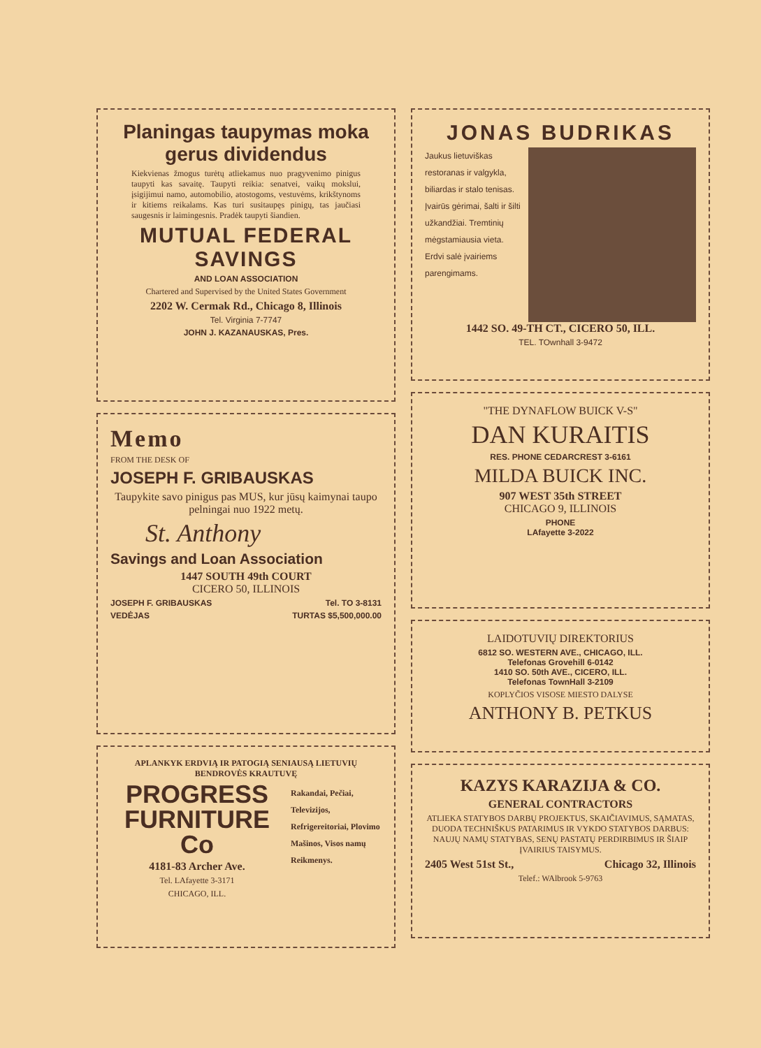Planingas taupymas moka gerus dividendus
Kiekvienas žmogus turėtų atliekamus nuo pragyvenimo pinigus taupyti kas savaitę. Taupyti reikia: senatvei, vaikų mokslui, įsigijimui namo, automobilio, atostogoms, vestuvėms, krikštynoms ir kitiems reikalams. Kas turi susitaupęs pinigų, tas jaučiasi saugesnis ir laimingesnis. Pradėk taupyti šiandien.
MUTUAL FEDERAL SAVINGS
AND LOAN ASSOCIATION
Chartered and Supervised by the United States Government
2202 W. Cermak Rd., Chicago 8, Illinois
Tel. Virginia 7-7747
JOHN J. KAZANAUSKAS, Pres.
Memo
FROM THE DESK OF
JOSEPH F. GRIBAUSKAS
Taupykite savo pinigus pas MUS, kur jūsų kaimynai taupo pelningai nuo 1922 metų.
St. Anthony
Savings and Loan Association
1447 SOUTH 49th COURT
CICERO 50, ILLINOIS
JOSEPH F. GRIBAUSKAS Tel. TO 3-8131
VEDĖJAS TURTAS $5,500,000.00
APLANKYK ERDVIĄ IR PATOGIĄ SENIAUSĄ LIETUVIŲ BENDROVĖS KRAUTUVĘ
PROGRESS
FURNITURE Co
4181-83 Archer Ave.
Tel. LAfayette 3-3171
CHICAGO, ILL.
Rakandai, Pečiai, Televizijos, Refrigereitoriai, Plovimo Mašinos, Visos namų Reikmenys.
JONAS BUDRIKAS
Jaukus lietuviškas restoranas ir valgykla, biliardas ir stalo tenisas. Įvairūs gėrimai, šalti ir šilti užkandžiai. Tremtinių mėgstamiausia vieta. Erdvi salė įvairiems parengimams.
1442 SO. 49-TH CT., CICERO 50, ILL.
TEL. TOwnhall 3-9472
"THE DYNAFLOW BUICK V-S"
DAN KURAITIS
RES. PHONE CEDARCREST 3-6161
MILDA BUICK INC.
907 WEST 35th STREET
CHICAGO 9, ILLINOIS
PHONE
LAfayette 3-2022
LAIDOTUVIŲ DIREKTORIUS
6812 SO. WESTERN AVE., CHICAGO, ILL.
Telefonas Grovehill 6-0142
1410 SO. 50th AVE., CICERO, ILL.
Telefonas TownHall 3-2109
KOPLYČIOS VISOSE MIESTO DALYSE
ANTHONY B. PETKUS
KAZYS KARAZIJA & CO.
GENERAL CONTRACTORS
ATLIEKA STATYBOS DARBŲ PROJEKTUS, SKAIČIAVIMUS, SĄMATAS, DUODA TECHNIŠKUS PATARIMUS IR VYKDO STATYBOS DARBUS: NAUJŲ NAMŲ STATYBAS, SENŲ PASTATŲ PERDIRBIMUS IR ŠIAIP ĮVAIRIUS TAISYMUS.
2405 West 51st St., Chicago 32, Illinois
Telef.: WAlbrook 5-9763